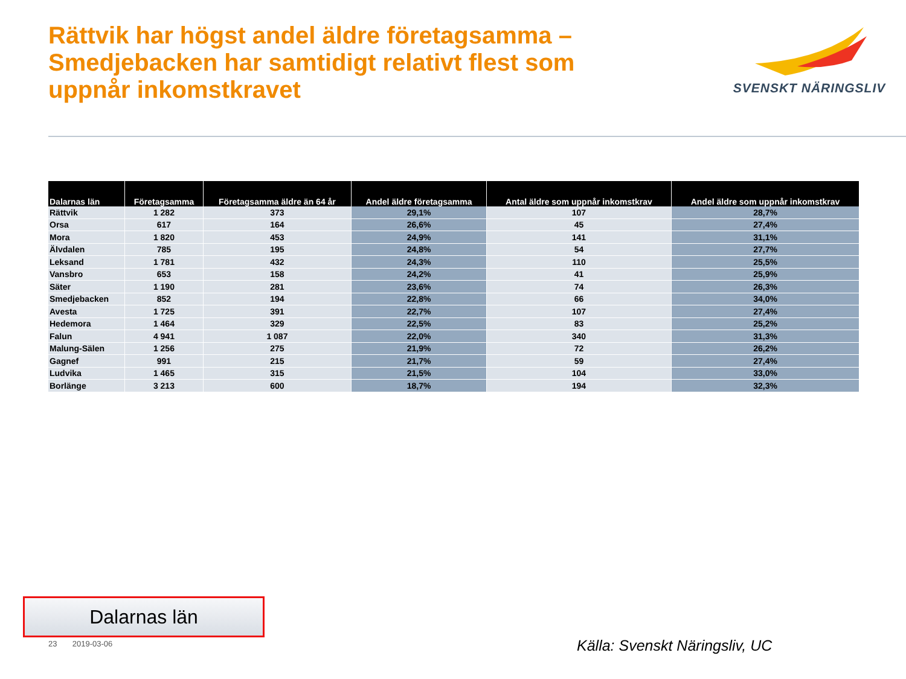Rättvik har högst andel äldre företagsamma – Smedjebacken har samtidigt relativt flest som uppnår inkomstkravet
SVENSKT NÄRINGSLIV
| Dalarnas län | Företagsamma | Företagsamma äldre än 64 år | Andel äldre företagsamma | Antal äldre som uppnår inkomstkrav | Andel äldre som uppnår inkomstkrav |
| --- | --- | --- | --- | --- | --- |
| Rättvik | 1 282 | 373 | 29,1% | 107 | 28,7% |
| Orsa | 617 | 164 | 26,6% | 45 | 27,4% |
| Mora | 1 820 | 453 | 24,9% | 141 | 31,1% |
| Älvdalen | 785 | 195 | 24,8% | 54 | 27,7% |
| Leksand | 1 781 | 432 | 24,3% | 110 | 25,5% |
| Vansbro | 653 | 158 | 24,2% | 41 | 25,9% |
| Säter | 1 190 | 281 | 23,6% | 74 | 26,3% |
| Smedjebacken | 852 | 194 | 22,8% | 66 | 34,0% |
| Avesta | 1 725 | 391 | 22,7% | 107 | 27,4% |
| Hedemora | 1 464 | 329 | 22,5% | 83 | 25,2% |
| Falun | 4 941 | 1 087 | 22,0% | 340 | 31,3% |
| Malung-Sälen | 1 256 | 275 | 21,9% | 72 | 26,2% |
| Gagnef | 991 | 215 | 21,7% | 59 | 27,4% |
| Ludvika | 1 465 | 315 | 21,5% | 104 | 33,0% |
| Borlänge | 3 213 | 600 | 18,7% | 194 | 32,3% |
Dalarnas län
23 2019-03-06 Källa: Svenskt Näringsliv, UC